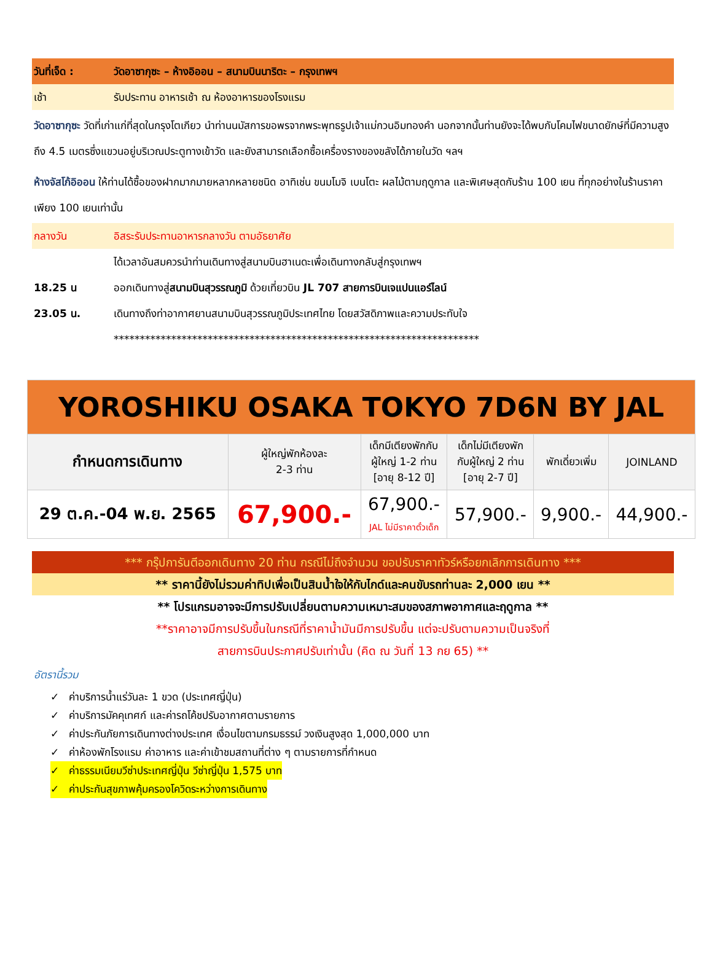วันที่เจ็ด : วัดอาซากุซะ – ห้างอิออน – สนามบินนาริตะ – กรุงเทพฯ
เช้า รับประทาน อาหารเช้า ณ ห้องอาหารของโรงแรม
วัดอาซากุซะ วัดที่เก่าแก่ที่สุดในกรุงโตเกียว นำท่านนมัสการขอพรจากพระพุทธรูปเจ้าแม่กวนอิมทองคำ นอกจากนั้นท่านยังจะได้พบกับโคมไฟขนาดยักษ์ที่มีความสูงถึง 4.5 เมตรซึ่งแขวนอยู่บริเวณประตูทางเข้าวัด และยังสามารถเลือกซื้อเครื่องรางของขลังได้ภายในวัด ฯลฯ
ห้างจัสโก้อิออน ให้ท่านได้ซื้อของฝากมากมายหลากหลายชนิด อาทิเช่น ขนมโมจิ เบนโตะ ผลไม้ตามฤดูกาล และพิเศษสุดกับร้าน 100 เยน ที่ทุกอย่างในร้านราคาเพียง 100 เยนเท่านั้น
กลางวัน อิสระรับประทานอาหารกลางวัน ตามอัธยาศัย
ได้เวลาอันสมควรนำท่านเดินทางสู่สนามบินฮาเนดะเพื่อเดินทางกลับสู่กรุงเทพฯ
18.25 น ออกเดินทางสู่สนามบินสุวรรณภูมิ ด้วยเที่ยวบิน JL 707 สายการบินเจแปนแอร์ไลน์
23.05 น. เดินทางถึงท่าอากาศยานสนามบินสุวรรณภูมิประเทศไทย โดยสวัสดิภาพและความประทับใจ
**********************************************************************
| YOROSHIKU OSAKA TOKYO 7D6N BY JAL | | | | | |
| กำหนดการเดินทาง | ผู้ใหญ่พักห้องละ 2-3 ท่าน | เด็กมีเตียงพักกับ ผู้ใหญ่ 1-2 ท่าน [อายุ 8-12 ปี] | เด็กไม่มีเตียงพัก กับผู้ใหญ่ 2 ท่าน [อายุ 2-7 ปี] | พักเดี่ยวเพิ่ม | JOINLAND |
| 29 ต.ค.-04 พ.ย. 2565 | 67,900.- | 67,900.- JAL ไม่มีราคาตั๋วเด็ก | 57,900.- | 9,900.- | 44,900.- |
*** กรุ๊ปการันตีออกเดินทาง 20 ท่าน กรณีไม่ถึงจำนวน ขอปรับราคาทัวร์หรือยกเลิกการเดินทาง ***
** ราคานี้ยังไม่รวมค่าทิปเพื่อเป็นสินน้ำใจให้กับไกด์และคนขับรถท่านละ 2,000 เยน **
** โปรแกรมอาจจะมีการปรับเปลี่ยนตามความเหมาะสมของสภาพอากาศและฤดูกาล **
**ราคาอาจมีการปรับขึ้นในกรณีที่ราคาน้ำมันมีการปรับขึ้น แต่จะปรับตามความเป็นจริงที่
สายการบินประกาศปรับเท่านั้น (คิด ณ วันที่ 13 กย 65) **
อัตรานี้รวม
✓ ค่าบริการน้ำแร่วันละ 1 ขวด (ประเทศญี่ปุ่น)
✓ ค่าบริการมัคคุเทศก์ และค่ารถโค้ชปรับอากาศตามรายการ
✓ ค่าประกันภัยการเดินทางต่างประเทศ เงื่อนไขตามกรมธรรม์ วงเงินสูงสุด 1,000,000 บาท
✓ ค่าห้องพักโรงแรม ค่าอาหาร และค่าเข้าชมสถานที่ต่าง ๆ ตามรายการที่กำหนด
✓ ค่าธรรมเนียมวีซ่าประเทศญี่ปุ่น วีซ่าญี่ปุ่น 1,575 บาท
✓ ค่าประกันสุขภาพคุ้มครองโควิดระหว่างการเดินทาง